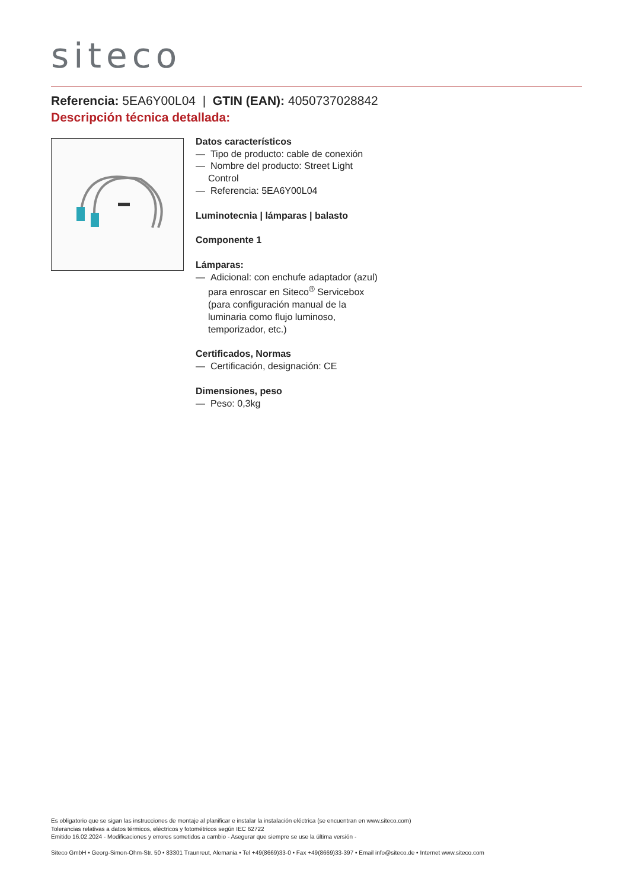siteco
Referencia: 5EA6Y00L04 | GTIN (EAN): 4050737028842
Descripción técnica detallada:
Datos característicos
— Tipo de producto: cable de conexión
— Nombre del producto: Street Light Control
— Referencia: 5EA6Y00L04
Luminotecnia | lámparas | balasto
Componente 1
Lámparas:
— Adicional: con enchufe adaptador (azul) para enroscar en Siteco<sup>®</sup> Servicebox (para configuración manual de la luminaria como flujo luminoso, temporizador, etc.)
Certificados, Normas
— Certificación, designación: CE
Dimensiones, peso
— Peso: 0,3kg
Es obligatorio que se sigan las instrucciones de montaje al planificar e instalar la instalación eléctrica (se encuentran en www.siteco.com)
Tolerancias relativas a datos térmicos, eléctricos y fotométricos según IEC 62722
Emitido 16.02.2024 - Modificaciones y errores sometidos a cambio - Asegurar que siempre se use la última versión -
Siteco GmbH • Georg-Simon-Ohm-Str. 50 • 83301 Traunreut, Alemania • Tel +49(8669)33-0 • Fax +49(8669)33-397 • Email info@siteco.de • Internet www.siteco.com